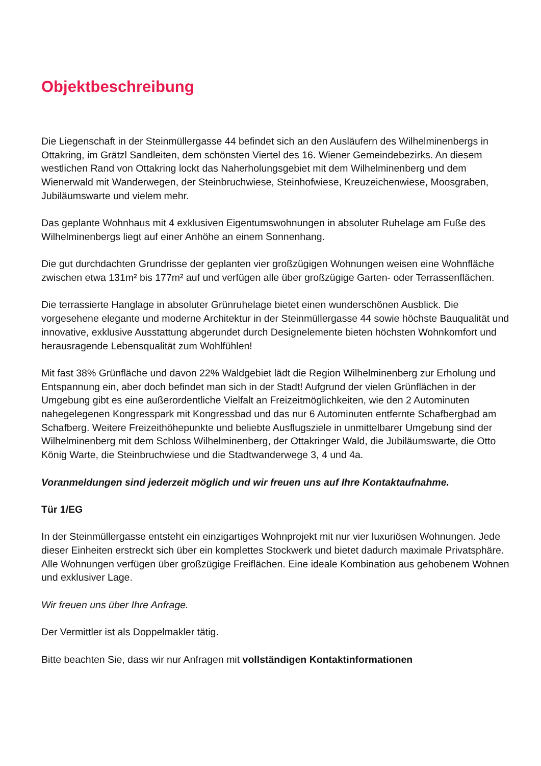Objektbeschreibung
Die Liegenschaft in der Steinmüllergasse 44 befindet sich an den Ausläufern des Wilhelminenbergs in Ottakring, im Grätzl Sandleiten, dem schönsten Viertel des 16. Wiener Gemeindebezirks. An diesem westlichen Rand von Ottakring lockt das Naherholungsgebiet mit dem Wilhelminenberg und dem Wienerwald mit Wanderwegen, der Steinbruchwiese, Steinhofwiese, Kreuzeichenwiese, Moosgraben, Jubiläumswarte und vielem mehr.
Das geplante Wohnhaus mit 4 exklusiven Eigentumswohnungen in absoluter Ruhelage am Fuße des Wilhelminenbergs liegt auf einer Anhöhe an einem Sonnenhang.
Die gut durchdachten Grundrisse der geplanten vier großzügigen Wohnungen weisen eine Wohnfläche zwischen etwa 131m² bis 177m² auf und verfügen alle über großzügige Garten- oder Terrassenflächen.
Die terrassierte Hanglage in absoluter Grünruhelage bietet einen wunderschönen Ausblick. Die vorgesehene elegante und moderne Architektur in der Steinmüllergasse 44 sowie höchste Bauqualität und innovative, exklusive Ausstattung abgerundet durch Designelemente bieten höchsten Wohnkomfort und herausragende Lebensqualität zum Wohlfühlen!
Mit fast 38% Grünfläche und davon 22% Waldgebiet lädt die Region Wilhelminenberg zur Erholung und Entspannung ein, aber doch befindet man sich in der Stadt! Aufgrund der vielen Grünflächen in der Umgebung gibt es eine außerordentliche Vielfalt an Freizeitmöglichkeiten, wie den 2 Autominuten nahegelegenen Kongresspark mit Kongressbad und das nur 6 Autominuten entfernte Schafbergbad am Schafberg. Weitere Freizeithöhepunkte und beliebte Ausflugsziele in unmittelbarer Umgebung sind der Wilhelminenberg mit dem Schloss Wilhelminenberg, der Ottakringer Wald, die Jubiläumswarte, die Otto König Warte, die Steinbruchwiese und die Stadtwanderwege 3, 4 und 4a.
Voranmeldungen sind jederzeit möglich und wir freuen uns auf Ihre Kontaktaufnahme.
Tür 1/EG
In der Steinmüllergasse entsteht ein einzigartiges Wohnprojekt mit nur vier luxuriösen Wohnungen. Jede dieser Einheiten erstreckt sich über ein komplettes Stockwerk und bietet dadurch maximale Privatsphäre. Alle Wohnungen verfügen über großzügige Freiflächen. Eine ideale Kombination aus gehobenem Wohnen und exklusiver Lage.
Wir freuen uns über Ihre Anfrage.
Der Vermittler ist als Doppelmakler tätig.
Bitte beachten Sie, dass wir nur Anfragen mit vollständigen Kontaktinformationen